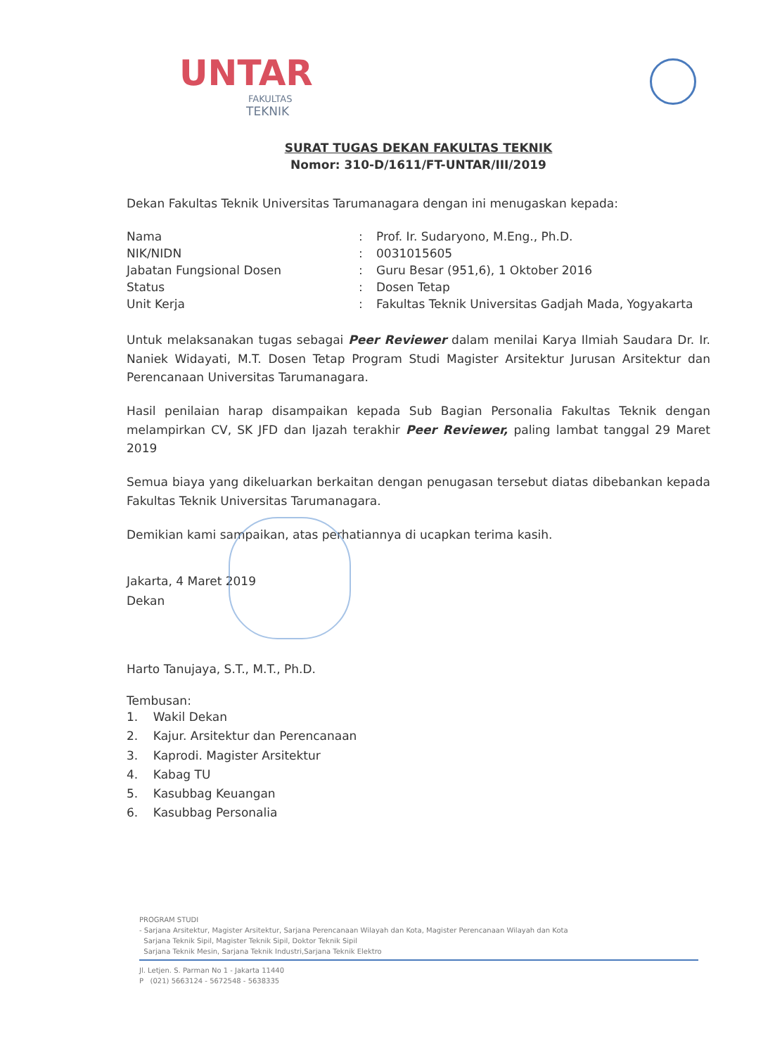UNTAR
FAKULTAS
TEKNIK
SURAT TUGAS DEKAN FAKULTAS TEKNIK
Nomor: 310-D/1611/FT-UNTAR/III/2019
Dekan Fakultas Teknik Universitas Tarumanagara dengan ini menugaskan kepada:
| Nama | : | Prof. Ir. Sudaryono, M.Eng., Ph.D. |
| NIK/NIDN | : | 0031015605 |
| Jabatan Fungsional Dosen | : | Guru Besar (951,6), 1 Oktober 2016 |
| Status | : | Dosen Tetap |
| Unit Kerja | : | Fakultas Teknik Universitas Gadjah Mada, Yogyakarta |
Untuk melaksanakan tugas sebagai Peer Reviewer dalam menilai Karya Ilmiah Saudara Dr. Ir. Naniek Widayati, M.T. Dosen Tetap Program Studi Magister Arsitektur Jurusan Arsitektur dan Perencanaan Universitas Tarumanagara.
Hasil penilaian harap disampaikan kepada Sub Bagian Personalia Fakultas Teknik dengan melampirkan CV, SK JFD dan Ijazah terakhir Peer Reviewer, paling lambat tanggal 29 Maret 2019
Semua biaya yang dikeluarkan berkaitan dengan penugasan tersebut diatas dibebankan kepada Fakultas Teknik Universitas Tarumanagara.
Demikian kami sampaikan, atas perhatiannya di ucapkan terima kasih.
Jakarta, 4 Maret 2019
Dekan
Harto Tanujaya, S.T., M.T., Ph.D.
Tembusan:
1. Wakil Dekan
2. Kajur. Arsitektur dan Perencanaan
3. Kaprodi. Magister Arsitektur
4. Kabag TU
5. Kasubbag Keuangan
6. Kasubbag Personalia
PROGRAM STUDI
- Sarjana Arsitektur, Magister Arsitektur, Sarjana Perencanaan Wilayah dan Kota, Magister Perencanaan Wilayah dan Kota
Sarjana Teknik Sipil, Magister Teknik Sipil, Doktor Teknik Sipil
Sarjana Teknik Mesin, Sarjana Teknik Industri,Sarjana Teknik Elektro
Jl. Letjen. S. Parman No 1 - Jakarta 11440
P (021) 5663124 - 5672548 - 5638335